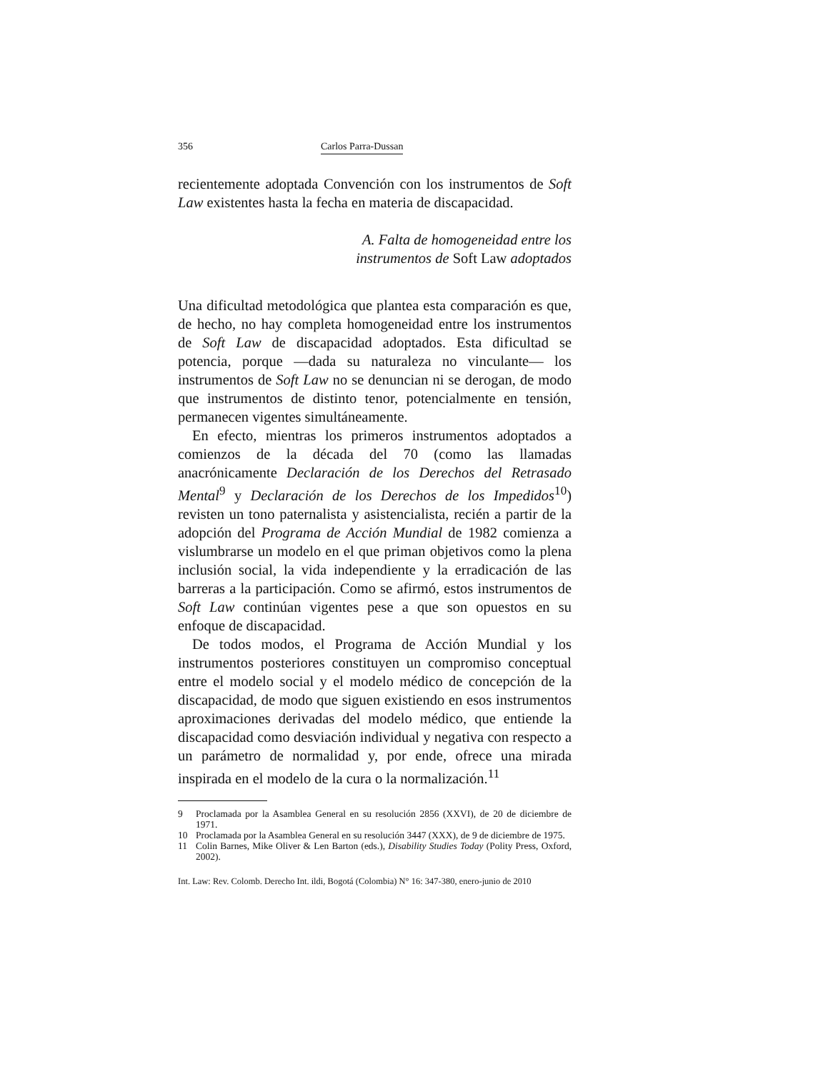356 Carlos Parra-Dussan
recientemente adoptada Convención con los instrumentos de Soft Law existentes hasta la fecha en materia de discapacidad.
A. Falta de homogeneidad entre los
instrumentos de Soft Law adoptados
Una dificultad metodológica que plantea esta comparación es que, de hecho, no hay completa homogeneidad entre los instrumentos de Soft Law de discapacidad adoptados. Esta dificultad se potencia, porque —dada su naturaleza no vinculante— los instrumentos de Soft Law no se denuncian ni se derogan, de modo que instrumentos de distinto tenor, potencialmente en tensión, permanecen vigentes simultáneamente.
En efecto, mientras los primeros instrumentos adoptados a comienzos de la década del 70 (como las llamadas anacrónicamente Declaración de los Derechos del Retrasado Mental<sup>9</sup> y Declaración de los Derechos de los Impedidos<sup>10</sup>) revisten un tono paternalista y asistencialista, recién a partir de la adopción del Programa de Acción Mundial de 1982 comienza a vislumbrarse un modelo en el que priman objetivos como la plena inclusión social, la vida independiente y la erradicación de las barreras a la participación. Como se afirmó, estos instrumentos de Soft Law continúan vigentes pese a que son opuestos en su enfoque de discapacidad.
De todos modos, el Programa de Acción Mundial y los instrumentos posteriores constituyen un compromiso conceptual entre el modelo social y el modelo médico de concepción de la discapacidad, de modo que siguen existiendo en esos instrumentos aproximaciones derivadas del modelo médico, que entiende la discapacidad como desviación individual y negativa con respecto a un parámetro de normalidad y, por ende, ofrece una mirada inspirada en el modelo de la cura o la normalización.<sup>11</sup>
9 Proclamada por la Asamblea General en su resolución 2856 (XXVI), de 20 de diciembre de 1971.
10 Proclamada por la Asamblea General en su resolución 3447 (XXX), de 9 de diciembre de 1975.
11 Colin Barnes, Mike Oliver & Len Barton (eds.), Disability Studies Today (Polity Press, Oxford, 2002).
Int. Law: Rev. Colomb. Derecho Int. ildi, Bogotá (Colombia) N° 16: 347-380, enero-junio de 2010